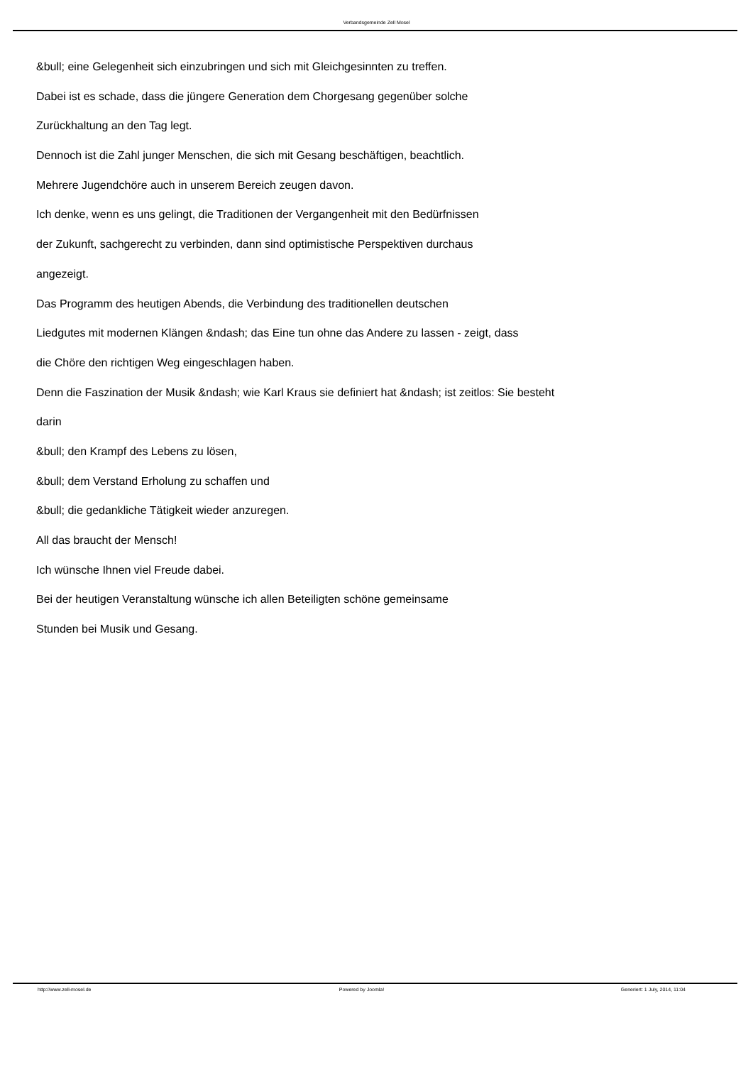Verbandsgemeinde Zell Mosel
&bull; eine Gelegenheit sich einzubringen und sich mit Gleichgesinnten zu treffen.
Dabei ist es schade, dass die jüngere Generation dem Chorgesang gegenüber solche
Zurückhaltung an den Tag legt.
Dennoch ist die Zahl junger Menschen, die sich mit Gesang beschäftigen, beachtlich.
Mehrere Jugendchöre auch in unserem Bereich zeugen davon.
Ich denke, wenn es uns gelingt, die Traditionen der Vergangenheit mit den Bedürfnissen
der Zukunft, sachgerecht zu verbinden, dann sind optimistische Perspektiven durchaus
angezeigt.
Das Programm des heutigen Abends, die Verbindung des traditionellen deutschen
Liedgutes mit modernen Klängen &ndash; das Eine tun ohne das Andere zu lassen - zeigt, dass
die Chöre den richtigen Weg eingeschlagen haben.
Denn die Faszination der Musik &ndash; wie Karl Kraus sie definiert hat &ndash; ist zeitlos: Sie besteht
darin
&bull; den Krampf des Lebens zu lösen,
&bull; dem Verstand Erholung zu schaffen und
&bull; die gedankliche Tätigkeit wieder anzuregen.
All das braucht der Mensch!
Ich wünsche Ihnen viel Freude dabei.
Bei der heutigen Veranstaltung wünsche ich allen Beteiligten schöne gemeinsame
Stunden bei Musik und Gesang.
http://www.zell-mosel.de Powered by Joomla! Generiert: 1 July, 2014, 11:04